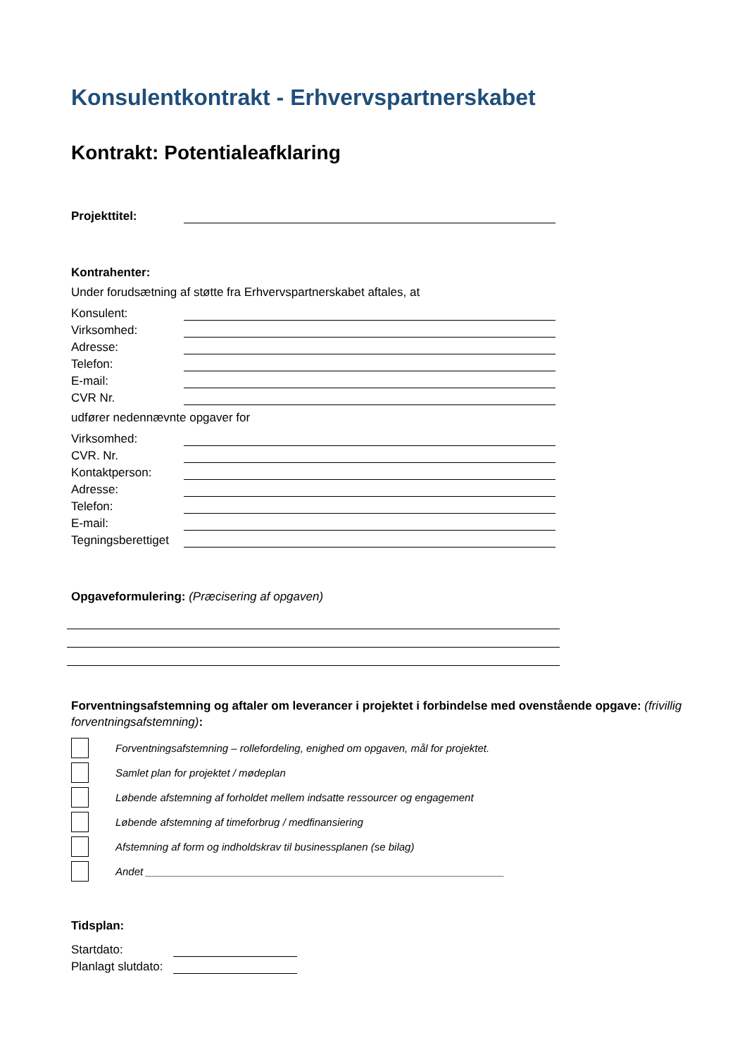Konsulentkontrakt - Erhvervspartnerskabet
Kontrakt: Potentialeafklaring
Projekttitel:
Kontrahenter:
Under forudsætning af støtte fra Erhvervspartnerskabet aftales, at
Konsulent:
Virksomhed:
Adresse:
Telefon:
E-mail:
CVR Nr.
udfører nedennævnte opgaver for
Virksomhed:
CVR. Nr.
Kontaktperson:
Adresse:
Telefon:
E-mail:
Tegningsberettiget
Opgaveformulering: (Præcisering af opgaven)
Forventningsafstemning og aftaler om leverancer i projektet i forbindelse med ovenstående opgave: (frivillig forventningsafstemning):
Forventningsafstemning – rollefordeling, enighed om opgaven, mål for projektet.
Samlet plan for projektet / mødeplan
Løbende afstemning af forholdet mellem indsatte ressourcer og engagement
Løbende afstemning af timeforbrug / medfinansiering
Afstemning af form og indholdskrav til businessplanen (se bilag)
Andet _____________________________________________________________
Tidsplan:
Startdato:
Planlagt slutdato: